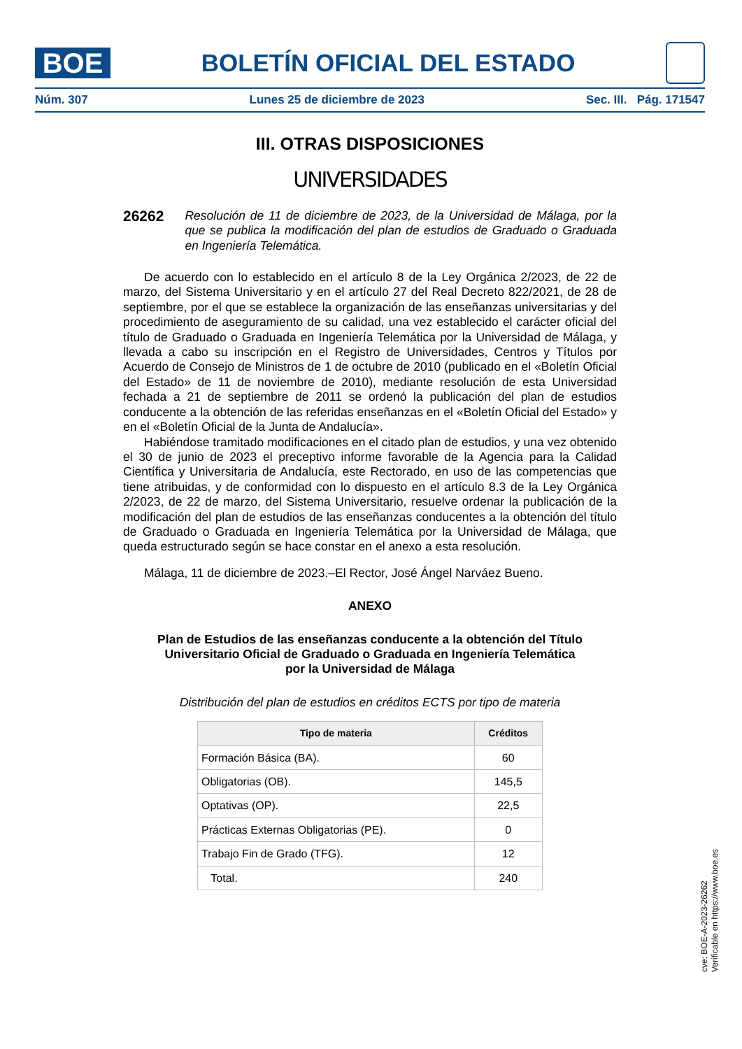BOE
BOLETÍN OFICIAL DEL ESTADO
Núm. 307 Lunes 25 de diciembre de 2023 Sec. III. Pág. 171547
III. OTRAS DISPOSICIONES
UNIVERSIDADES
26262 Resolución de 11 de diciembre de 2023, de la Universidad de Málaga, por la que se publica la modificación del plan de estudios de Graduado o Graduada en Ingeniería Telemática.
De acuerdo con lo establecido en el artículo 8 de la Ley Orgánica 2/2023, de 22 de marzo, del Sistema Universitario y en el artículo 27 del Real Decreto 822/2021, de 28 de septiembre, por el que se establece la organización de las enseñanzas universitarias y del procedimiento de aseguramiento de su calidad, una vez establecido el carácter oficial del título de Graduado o Graduada en Ingeniería Telemática por la Universidad de Málaga, y llevada a cabo su inscripción en el Registro de Universidades, Centros y Títulos por Acuerdo de Consejo de Ministros de 1 de octubre de 2010 (publicado en el «Boletín Oficial del Estado» de 11 de noviembre de 2010), mediante resolución de esta Universidad fechada a 21 de septiembre de 2011 se ordenó la publicación del plan de estudios conducente a la obtención de las referidas enseñanzas en el «Boletín Oficial del Estado» y en el «Boletín Oficial de la Junta de Andalucía».
Habiéndose tramitado modificaciones en el citado plan de estudios, y una vez obtenido el 30 de junio de 2023 el preceptivo informe favorable de la Agencia para la Calidad Científica y Universitaria de Andalucía, este Rectorado, en uso de las competencias que tiene atribuidas, y de conformidad con lo dispuesto en el artículo 8.3 de la Ley Orgánica 2/2023, de 22 de marzo, del Sistema Universitario, resuelve ordenar la publicación de la modificación del plan de estudios de las enseñanzas conducentes a la obtención del título de Graduado o Graduada en Ingeniería Telemática por la Universidad de Málaga, que queda estructurado según se hace constar en el anexo a esta resolución.
Málaga, 11 de diciembre de 2023.–El Rector, José Ángel Narváez Bueno.
ANEXO
Plan de Estudios de las enseñanzas conducente a la obtención del Título Universitario Oficial de Graduado o Graduada en Ingeniería Telemática
por la Universidad de Málaga
Distribución del plan de estudios en créditos ECTS por tipo de materia
| Tipo de materia | Créditos |
| --- | --- |
| Formación Básica (BA). | 60 |
| Obligatorias (OB). | 145,5 |
| Optativas (OP). | 22,5 |
| Prácticas Externas Obligatorias (PE). | 0 |
| Trabajo Fin de Grado (TFG). | 12 |
| Total. | 240 |
cve: BOE-A-2023-26262
Verificable en https://www.boe.es